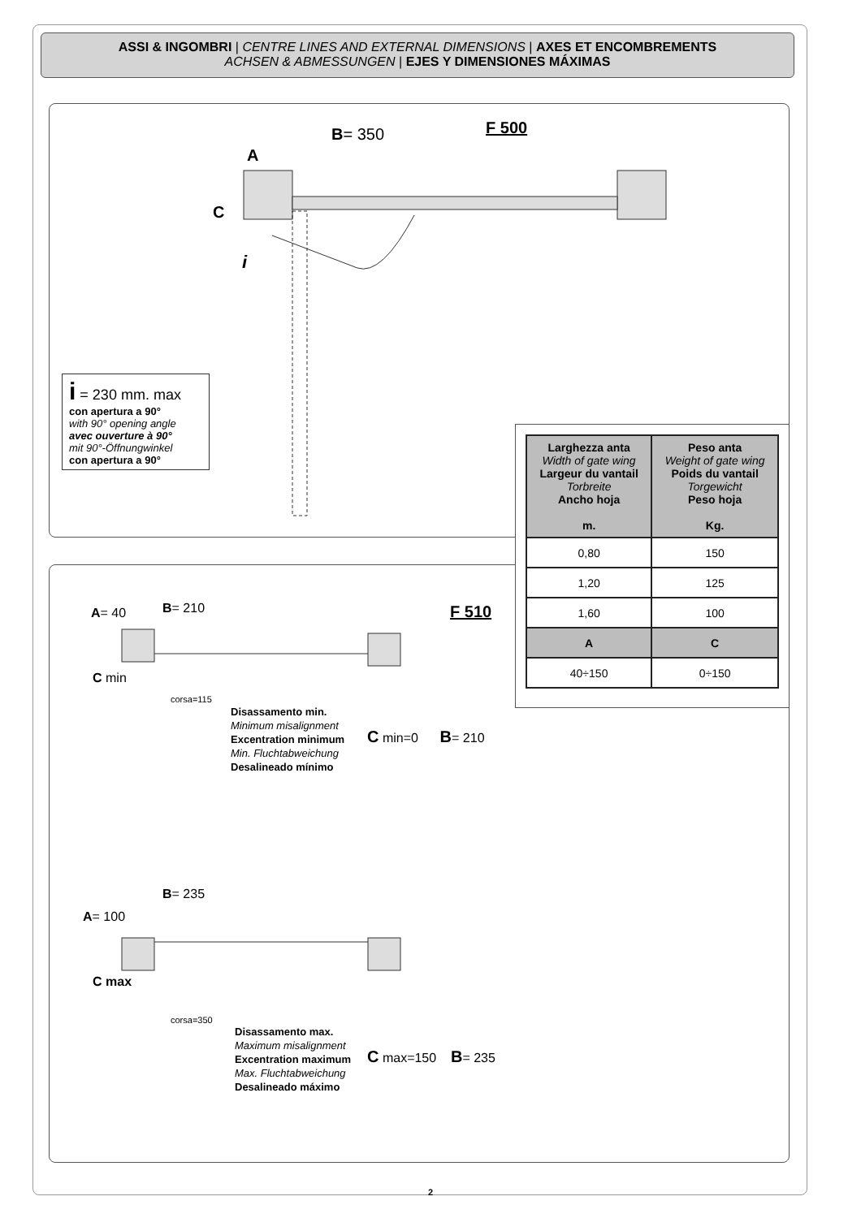ASSI & INGOMBRI | CENTRE LINES AND EXTERNAL DIMENSIONS | AXES ET ENCOMBREMENTS
ACHSEN & ABMESSUNGEN | EJES Y DIMENSIONES MÁXIMAS
F 500
B= 350
A
C
i
i = 230 mm. max
con apertura a 90°
with 90° opening angle
avec ouverture à 90°
mit 90°-Öffnungwinkel
con apertura a 90°
| Larghezza anta Width of gate wing Largeur du vantail Torbreite Ancho hoja m. | Peso anta Weight of gate wing Poids du vantail Torgewicht Peso hoja Kg. |
| --- | --- |
| 0,80 | 150 |
| 1,20 | 125 |
| 1,60 | 100 |
| A | C |
| 40÷150 | 0÷150 |
F 510
A= 40 B= 210
C min
corsa=115
Disassamento min.
Minimum misalignment
Excentration minimum
Min. Fluchtabweichung
Desalineado mínimo
C min=0 B= 210
B= 235
A= 100
C max
corsa=350
Disassamento max.
Maximum misalignment
Excentration maximum
Max. Fluchtabweichung
Desalineado máximo
C max=150 B= 235
2